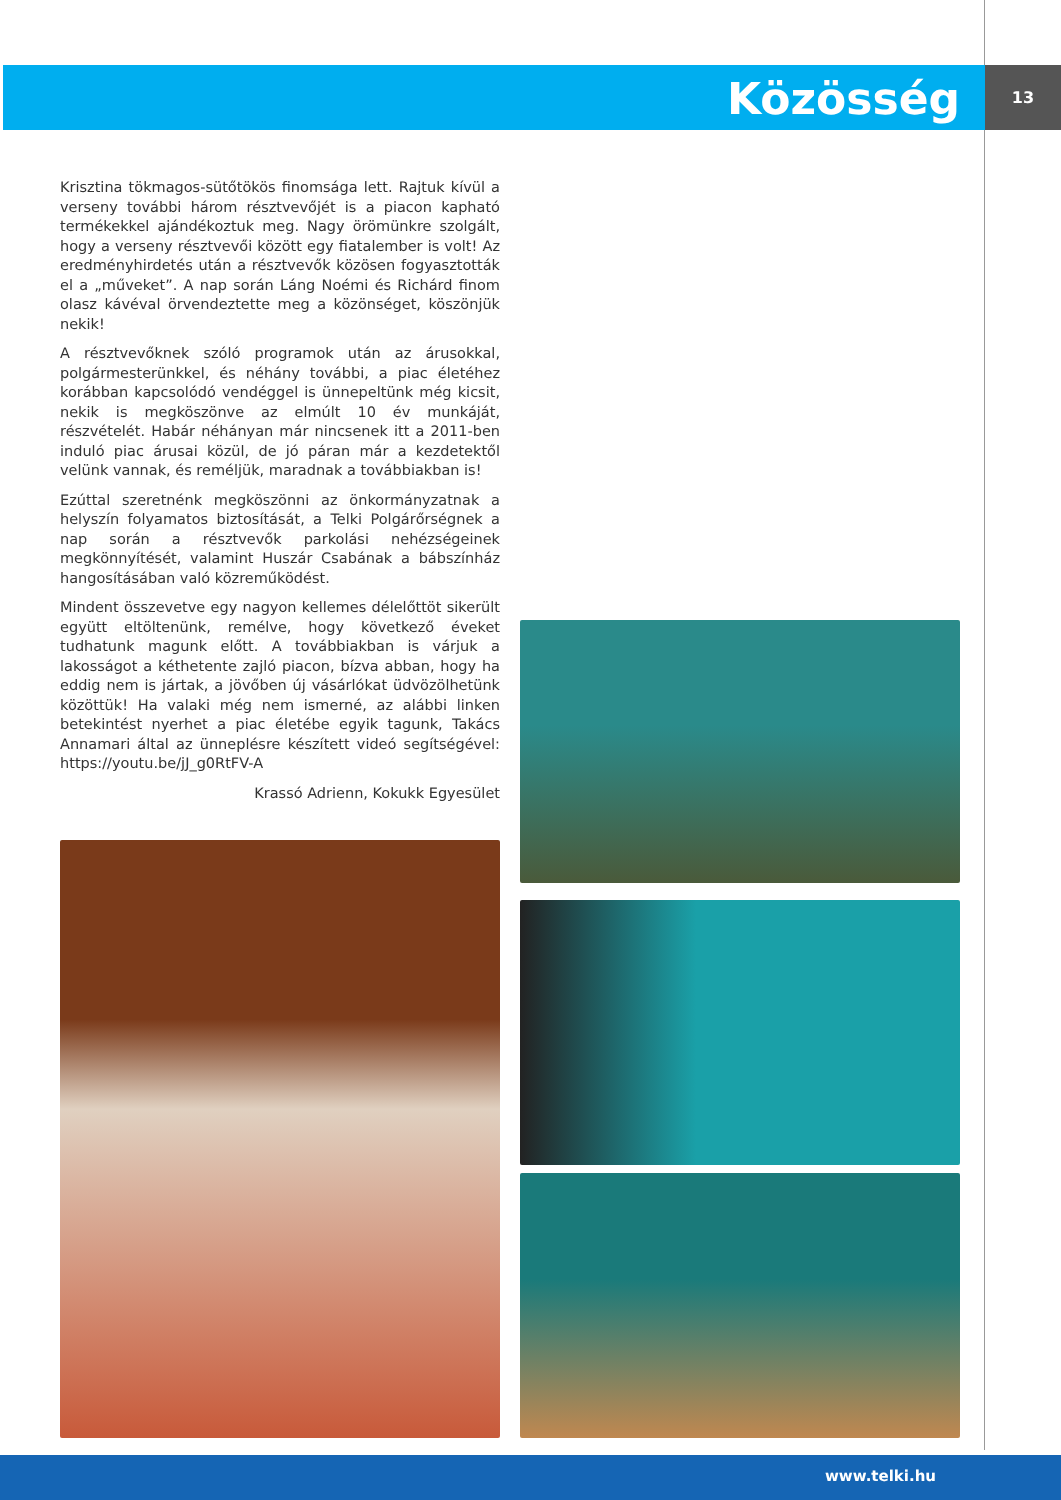Közösség 13
Krisztina tökmagos-sütőtökös finomsága lett. Rajtuk kívül a verseny további három résztvevőjét is a piacon kapható termékekkel ajándékoztuk meg. Nagy örömünkre szolgált, hogy a verseny résztvevői között egy fiatalember is volt! Az eredményhirdetés után a résztvevők közösen fogyasztották el a „műveket”. A nap során Láng Noémi és Richárd finom olasz kávéval örvendeztette meg a közönséget, köszönjük nekik!
A résztvevőknek szóló programok után az árusokkal, polgármesterünkkel, és néhány további, a piac életéhez korábban kapcsolódó vendéggel is ünnepeltünk még kicsit, nekik is megköszönve az elmúlt 10 év munkáját, részvételét. Habár néhányan már nincsenek itt a 2011-ben induló piac árusai közül, de jó páran már a kezdetektől velünk vannak, és reméljük, maradnak a továbbiakban is!
Ezúttal szeretnénk megköszönni az önkormányzatnak a helyszín folyamatos biztosítását, a Telki Polgárőrségnek a nap során a résztvevők parkolási nehézségeinek megkönnyítését, valamint Huszár Csabának a bábszínház hangosításában való közreműködést.
Mindent összevetve egy nagyon kellemes délelőttöt sikerült együtt eltöltenünk, remélve, hogy következő éveket tudhatunk magunk előtt. A továbbiakban is várjuk a lakosságot a kéthetente zajló piacon, bízva abban, hogy ha eddig nem is jártak, a jövőben új vásárlókat üdvözölhetünk közöttük! Ha valaki még nem ismerné, az alábbi linken betekintést nyerhet a piac életébe egyik tagunk, Takács Annamari által az ünneplésre készített videó segítségével: https://youtu.be/jJ_g0RtFV-A
Krassó Adrienn, Kokukk Egyesület
www.telki.hu